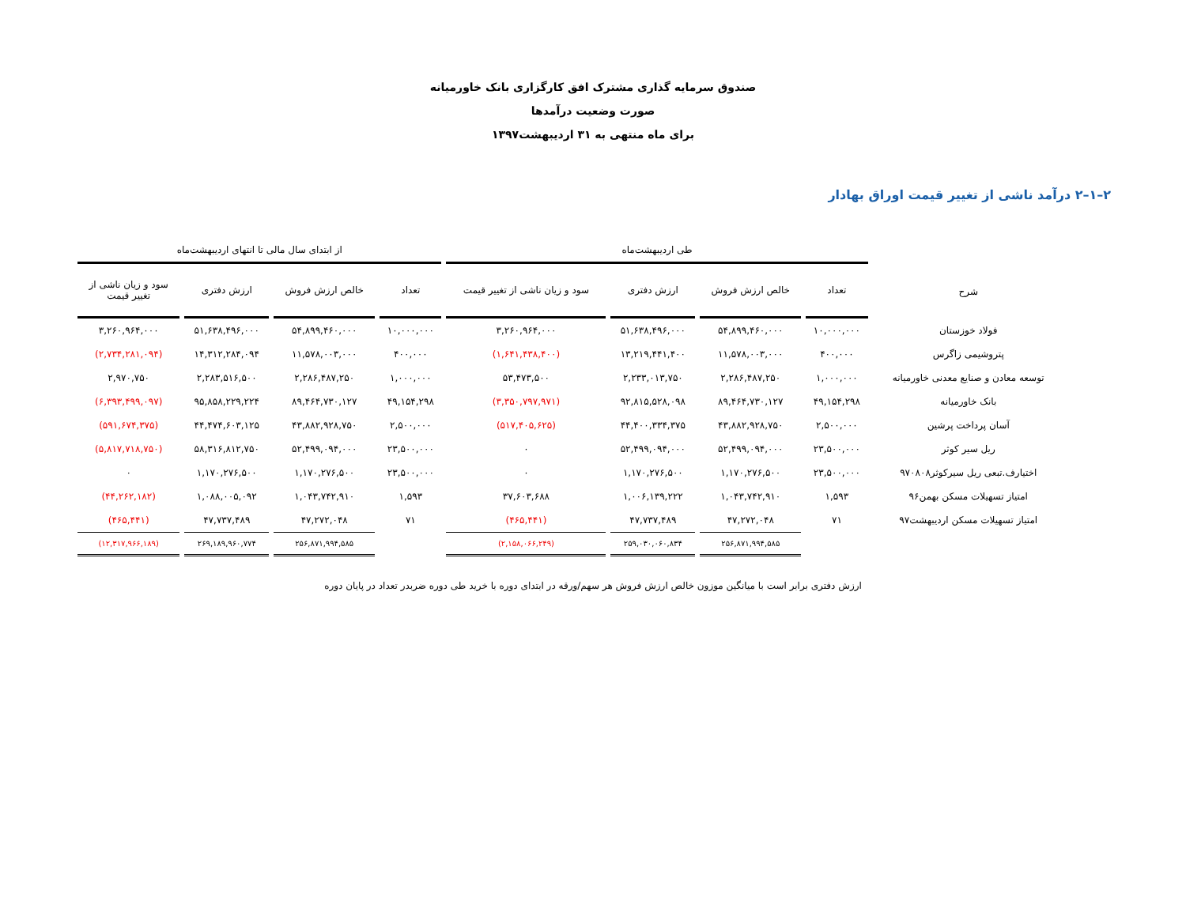صندوق سرمایه گذاری مشترک افق کارگزاری بانک خاورمیانه
صورت وضعیت درآمدها
برای ماه منتهی به ۳۱ اردیبهشت۱۳۹۷
۲–۱–۲ درآمد ناشی از تغییر قیمت اوراق بهادار
| | طی اردیبهشت‌ماه | | | | از ابتدای سال مالی تا انتهای اردیبهشت‌ماه | | | |
| --- | --- | --- | --- | --- | --- | --- | --- | --- |
| شرح | تعداد | خالص ارزش فروش | ارزش دفتری | سود و زیان ناشی از تغییر قیمت | تعداد | خالص ارزش فروش | ارزش دفتری | سود و زیان ناشی از تغییر قیمت |
| فولاد خوزستان | ۱۰,۰۰۰,۰۰۰ | ۵۴,۸۹۹,۴۶۰,۰۰۰ | ۵۱,۶۳۸,۴۹۶,۰۰۰ | ۳,۲۶۰,۹۶۴,۰۰۰ | ۱۰,۰۰۰,۰۰۰ | ۵۴,۸۹۹,۴۶۰,۰۰۰ | ۵۱,۶۳۸,۴۹۶,۰۰۰ | ۳,۲۶۰,۹۶۴,۰۰۰ |
| پتروشیمی زاگرس | ۴۰۰,۰۰۰ | ۱۱,۵۷۸,۰۰۳,۰۰۰ | ۱۳,۲۱۹,۴۴۱,۴۰۰ | (۱,۶۴۱,۴۳۸,۴۰۰) | ۴۰۰,۰۰۰ | ۱۱,۵۷۸,۰۰۳,۰۰۰ | ۱۴,۳۱۲,۲۸۴,۰۹۴ | (۲,۷۳۴,۲۸۱,۰۹۴) |
| توسعه معادن و صنایع معدنی خاورمیانه | ۱,۰۰۰,۰۰۰ | ۲,۲۸۶,۴۸۷,۲۵۰ | ۲,۲۳۳,۰۱۳,۷۵۰ | ۵۳,۴۷۳,۵۰۰ | ۱,۰۰۰,۰۰۰ | ۲,۲۸۶,۴۸۷,۲۵۰ | ۲,۲۸۳,۵۱۶,۵۰۰ | ۲,۹۷۰,۷۵۰ |
| بانک خاورمیانه | ۴۹,۱۵۴,۲۹۸ | ۸۹,۴۶۴,۷۳۰,۱۲۷ | ۹۲,۸۱۵,۵۲۸,۰۹۸ | (۳,۳۵۰,۷۹۷,۹۷۱) | ۴۹,۱۵۴,۲۹۸ | ۸۹,۴۶۴,۷۳۰,۱۲۷ | ۹۵,۸۵۸,۲۲۹,۲۲۴ | (۶,۳۹۳,۴۹۹,۰۹۷) |
| آسان پرداخت پرشین | ۲,۵۰۰,۰۰۰ | ۴۳,۸۸۲,۹۲۸,۷۵۰ | ۴۴,۴۰۰,۳۳۴,۳۷۵ | (۵۱۷,۴۰۵,۶۲۵) | ۲,۵۰۰,۰۰۰ | ۴۳,۸۸۲,۹۲۸,۷۵۰ | ۴۴,۴۷۴,۶۰۳,۱۲۵ | (۵۹۱,۶۷۴,۳۷۵) |
| ریل سیر کوثر | ۲۳,۵۰۰,۰۰۰ | ۵۲,۴۹۹,۰۹۴,۰۰۰ | ۵۲,۴۹۹,۰۹۴,۰۰۰ | ۰ | ۲۳,۵۰۰,۰۰۰ | ۵۲,۴۹۹,۰۹۴,۰۰۰ | ۵۸,۳۱۶,۸۱۲,۷۵۰ | (۵,۸۱۷,۷۱۸,۷۵۰) |
| اختیارف.تبعی ریل سیرکوثر۹۷۰۸۰۸ | ۲۳,۵۰۰,۰۰۰ | ۱,۱۷۰,۲۷۶,۵۰۰ | ۱,۱۷۰,۲۷۶,۵۰۰ | ۰ | ۲۳,۵۰۰,۰۰۰ | ۱,۱۷۰,۲۷۶,۵۰۰ | ۱,۱۷۰,۲۷۶,۵۰۰ | ۰ |
| امتیاز تسهیلات مسکن بهمن۹۶ | ۱,۵۹۳ | ۱,۰۴۳,۷۴۲,۹۱۰ | ۱,۰۰۶,۱۳۹,۲۲۲ | ۳۷,۶۰۳,۶۸۸ | ۱,۵۹۳ | ۱,۰۴۳,۷۴۲,۹۱۰ | ۱,۰۸۸,۰۰۵,۰۹۲ | (۴۴,۲۶۲,۱۸۲) |
| امتیاز تسهیلات مسکن اردیبهشت۹۷ | ۷۱ | ۴۷,۲۷۲,۰۴۸ | ۴۷,۷۳۷,۴۸۹ | (۴۶۵,۴۴۱) | ۷۱ | ۴۷,۲۷۲,۰۴۸ | ۴۷,۷۳۷,۴۸۹ | (۴۶۵,۴۴۱) |
| | | ۲۵۶,۸۷۱,۹۹۴,۵۸۵ | ۲۵۹,۰۳۰,۰۶۰,۸۳۴ | (۲,۱۵۸,۰۶۶,۲۴۹) | | ۲۵۶,۸۷۱,۹۹۴,۵۸۵ | ۲۶۹,۱۸۹,۹۶۰,۷۷۴ | (۱۲,۳۱۷,۹۶۶,۱۸۹) |
ارزش دفتری برابر است با میانگین موزون خالص ارزش فروش هر سهم/ورقه در ابتدای دوره با خرید طی دوره ضربدر تعداد در پایان دوره